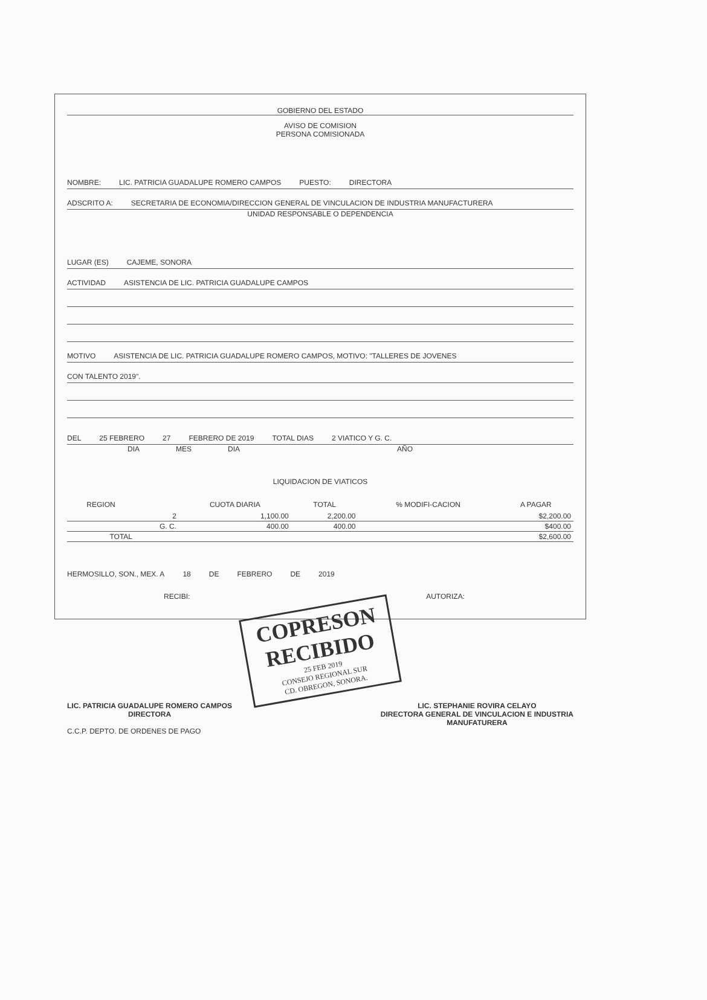GOBIERNO DEL ESTADO
AVISO DE COMISION
PERSONA COMISIONADA
NOMBRE: LIC. PATRICIA GUADALUPE ROMERO CAMPOS PUESTO: DIRECTORA
ADSCRITO A: SECRETARIA DE ECONOMIA/DIRECCION GENERAL DE VINCULACION DE INDUSTRIA MANUFACTURERA
UNIDAD RESPONSABLE O DEPENDENCIA
LUGAR (ES) CAJEME, SONORA
ACTIVIDAD ASISTENCIA DE LIC. PATRICIA GUADALUPE CAMPOS
MOTIVO ASISTENCIA DE LIC. PATRICIA GUADALUPE ROMERO CAMPOS, MOTIVO: "TALLERES DE JOVENES
CON TALENTO 2019".
DEL 25 FEBRERO 27 FEBRERO DE 2019 TOTAL DIAS 2 VIATICO Y G. C.
DIA MES DIA AÑO
LIQUIDACION DE VIATICOS
| REGION | | CUOTA DIARIA | TOTAL | % MODIFI-CACION | A PAGAR |
| --- | --- | --- | --- | --- | --- |
| | 2 | 1,100.00 | 2,200.00 | | $2,200.00 |
| | G. C. | 400.00 | 400.00 | | $400.00 |
| TOTAL | | | | | $2,600.00 |
HERMOSILLO, SON., MEX. A 18 DE FEBRERO DE 2019
RECIBI: AUTORIZA:
COPRESON
RECIBIDO
25 FEB 2019
CONSEJO REGIONAL SUR
CD. OBREGON, SONORA.
LIC. PATRICIA GUADALUPE ROMERO CAMPOS
DIRECTORA LIC. STEPHANIE ROVIRA CELAYO
DIRECTORA GENERAL DE VINCULACION E INDUSTRIA
MANUFATURERA
C.C.P. DEPTO. DE ORDENES DE PAGO